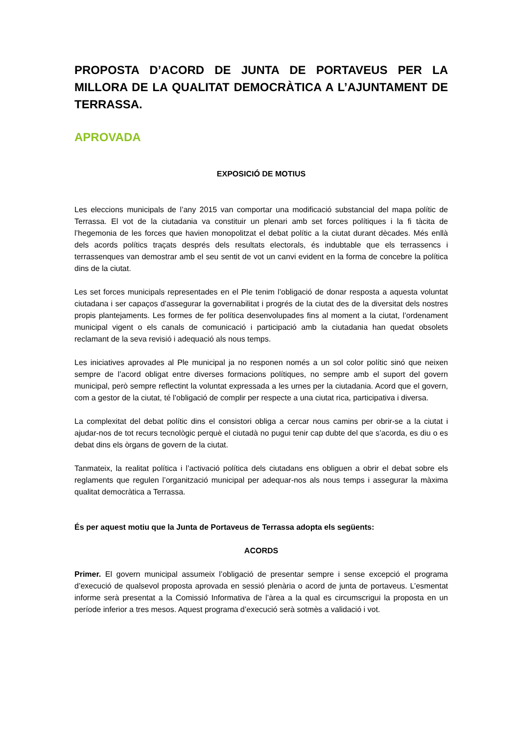PROPOSTA D’ACORD DE JUNTA DE PORTAVEUS PER LA MILLORA DE LA QUALITAT DEMOCRÀTICA A L’AJUNTAMENT DE TERRASSA.
APROVADA
EXPOSICIÓ DE MOTIUS
Les eleccions municipals de l’any 2015 van comportar una modificació substancial del mapa polític de Terrassa. El vot de la ciutadania va constituir un plenari amb set forces polítiques i la fi tàcita de l’hegemonia de les forces que havien monopolitzat el debat polític a la ciutat durant dècades. Més enllà dels acords polítics traçats després dels resultats electorals, és indubtable que els terrassencs i terrassenques van demostrar amb el seu sentit de vot un canvi evident en la forma de concebre la política dins de la ciutat.
Les set forces municipals representades en el Ple tenim l’obligació de donar resposta a aquesta voluntat ciutadana i ser capaços d’assegurar la governabilitat i progrés de la ciutat des de la diversitat dels nostres propis plantejaments. Les formes de fer política desenvolupades fins al moment a la ciutat, l’ordenament municipal vigent o els canals de comunicació i participació amb la ciutadania han quedat obsolets reclamant de la seva revisió i adequació als nous temps.
Les iniciatives aprovades al Ple municipal ja no responen només a un sol color polític sinó que neixen sempre de l’acord obligat entre diverses formacions polítiques, no sempre amb el suport del govern municipal, però sempre reflectint la voluntat expressada a les urnes per la ciutadania. Acord que el govern, com a gestor de la ciutat, té l’obligació de complir per respecte a una ciutat rica, participativa i diversa.
La complexitat del debat polític dins el consistori obliga a cercar nous camins per obrir-se a la ciutat i ajudar-nos de tot recurs tecnològic perquè el ciutadà no pugui tenir cap dubte del que s’acorda, es diu o es debat dins els òrgans de govern de la ciutat.
Tanmateix, la realitat política i l’activació política dels ciutadans ens obliguen a obrir el debat sobre els reglaments que regulen l’organització municipal per adequar-nos als nous temps i assegurar la màxima qualitat democràtica a Terrassa.
És per aquest motiu que la Junta de Portaveus de Terrassa adopta els següents:
ACORDS
Primer. El govern municipal assumeix l’obligació de presentar sempre i sense excepció el programa d’execució de qualsevol proposta aprovada en sessió plenària o acord de junta de portaveus. L’esmentat informe serà presentat a la Comissió Informativa de l’àrea a la qual es circumscrigui la proposta en un període inferior a tres mesos. Aquest programa d’execució serà sotmès a validació i vot.